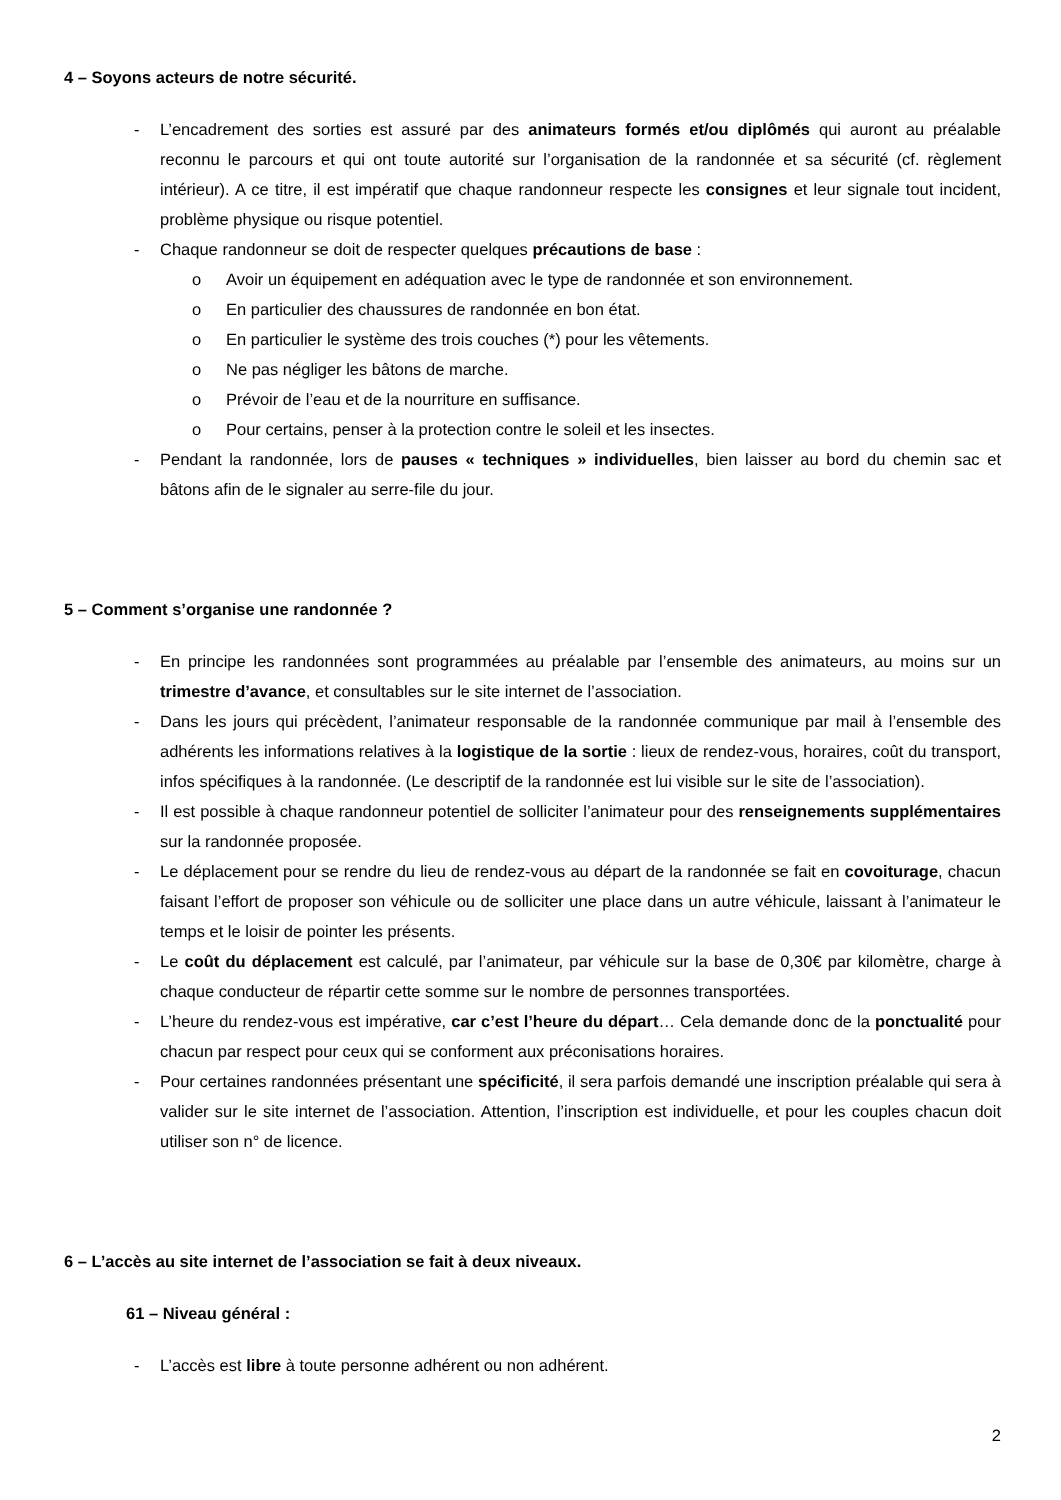4 – Soyons acteurs de notre sécurité.
- L’encadrement des sorties est assuré par des animateurs formés et/ou diplômés qui auront au préalable reconnu le parcours et qui ont toute autorité sur l’organisation de la randonnée et sa sécurité (cf. règlement intérieur). A ce titre, il est impératif que chaque randonneur respecte les consignes et leur signale tout incident, problème physique ou risque potentiel.
- Chaque randonneur se doit de respecter quelques précautions de base :
o Avoir un équipement en adéquation avec le type de randonnée et son environnement.
o En particulier des chaussures de randonnée en bon état.
o En particulier le système des trois couches (*) pour les vêtements.
o Ne pas négliger les bâtons de marche.
o Prévoir de l’eau et de la nourriture en suffisance.
o Pour certains, penser à la protection contre le soleil et les insectes.
- Pendant la randonnée, lors de pauses « techniques » individuelles, bien laisser au bord du chemin sac et bâtons afin de le signaler au serre-file du jour.
5 – Comment s’organise une randonnée ?
- En principe les randonnées sont programmées au préalable par l’ensemble des animateurs, au moins sur un trimestre d’avance, et consultables sur le site internet de l’association.
- Dans les jours qui précèdent, l’animateur responsable de la randonnée communique par mail à l’ensemble des adhérents les informations relatives à la logistique de la sortie : lieux de rendez-vous, horaires, coût du transport, infos spécifiques à la randonnée. (Le descriptif de la randonnée est lui visible sur le site de l’association).
- Il est possible à chaque randonneur potentiel de solliciter l’animateur pour des renseignements supplémentaires sur la randonnée proposée.
- Le déplacement pour se rendre du lieu de rendez-vous au départ de la randonnée se fait en covoiturage, chacun faisant l’effort de proposer son véhicule ou de solliciter une place dans un autre véhicule, laissant à l’animateur le temps et le loisir de pointer les présents.
- Le coût du déplacement est calculé, par l’animateur, par véhicule sur la base de 0,30€ par kilomètre, charge à chaque conducteur de répartir cette somme sur le nombre de personnes transportées.
- L’heure du rendez-vous est impérative, car c’est l’heure du départ… Cela demande donc de la ponctualité pour chacun par respect pour ceux qui se conforment aux préconisations horaires.
- Pour certaines randonnées présentant une spécificité, il sera parfois demandé une inscription préalable qui sera à valider sur le site internet de l’association. Attention, l’inscription est individuelle, et pour les couples chacun doit utiliser son n° de licence.
6 – L’accès au site internet de l’association se fait à deux niveaux.
61 – Niveau général :
- L’accès est libre à toute personne adhérent ou non adhérent.
2